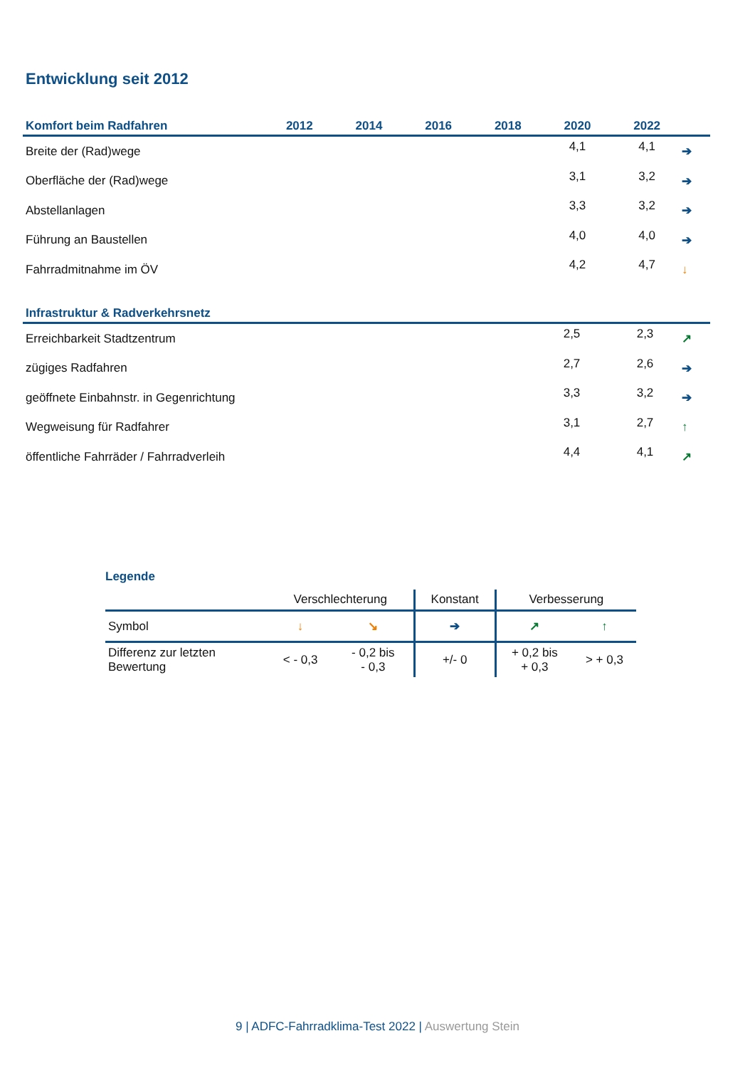Entwicklung seit 2012
| Komfort beim Radfahren | 2012 | 2014 | 2016 | 2018 | 2020 | 2022 | |
| --- | --- | --- | --- | --- | --- | --- | --- |
| Breite der (Rad)wege | | | | | 4,1 | 4,1 | ➔ |
| Oberfläche der (Rad)wege | | | | | 3,1 | 3,2 | ➔ |
| Abstellanlagen | | | | | 3,3 | 3,2 | ➔ |
| Führung an Baustellen | | | | | 4,0 | 4,0 | ➔ |
| Fahrradmitnahme im ÖV | | | | | 4,2 | 4,7 | ↓ |
| Infrastruktur & Radverkehrsnetz | | | | | | | |
| --- | --- | --- | --- | --- | --- | --- | --- |
| Erreichbarkeit Stadtzentrum | | | | | 2,5 | 2,3 | ↗ |
| zügiges Radfahren | | | | | 2,7 | 2,6 | ➔ |
| geöffnete Einbahnstr. in Gegenrichtung | | | | | 3,3 | 3,2 | ➔ |
| Wegweisung für Radfahrer | | | | | 3,1 | 2,7 | ↑ |
| öffentliche Fahrräder / Fahrradverleih | | | | | 4,4 | 4,1 | ↗ |
Legende
| | Verschlechterung | | Konstant | Verbesserung | |
| Symbol | ↓ | ↘ | ➔ | ↗ | ↑ |
| Differenz zur letzten Bewertung | < - 0,3 | - 0,2 bis - 0,3 | +/- 0 | + 0,2 bis + 0,3 | > + 0,3 |
9 | ADFC-Fahrradklima-Test 2022 | Auswertung Stein